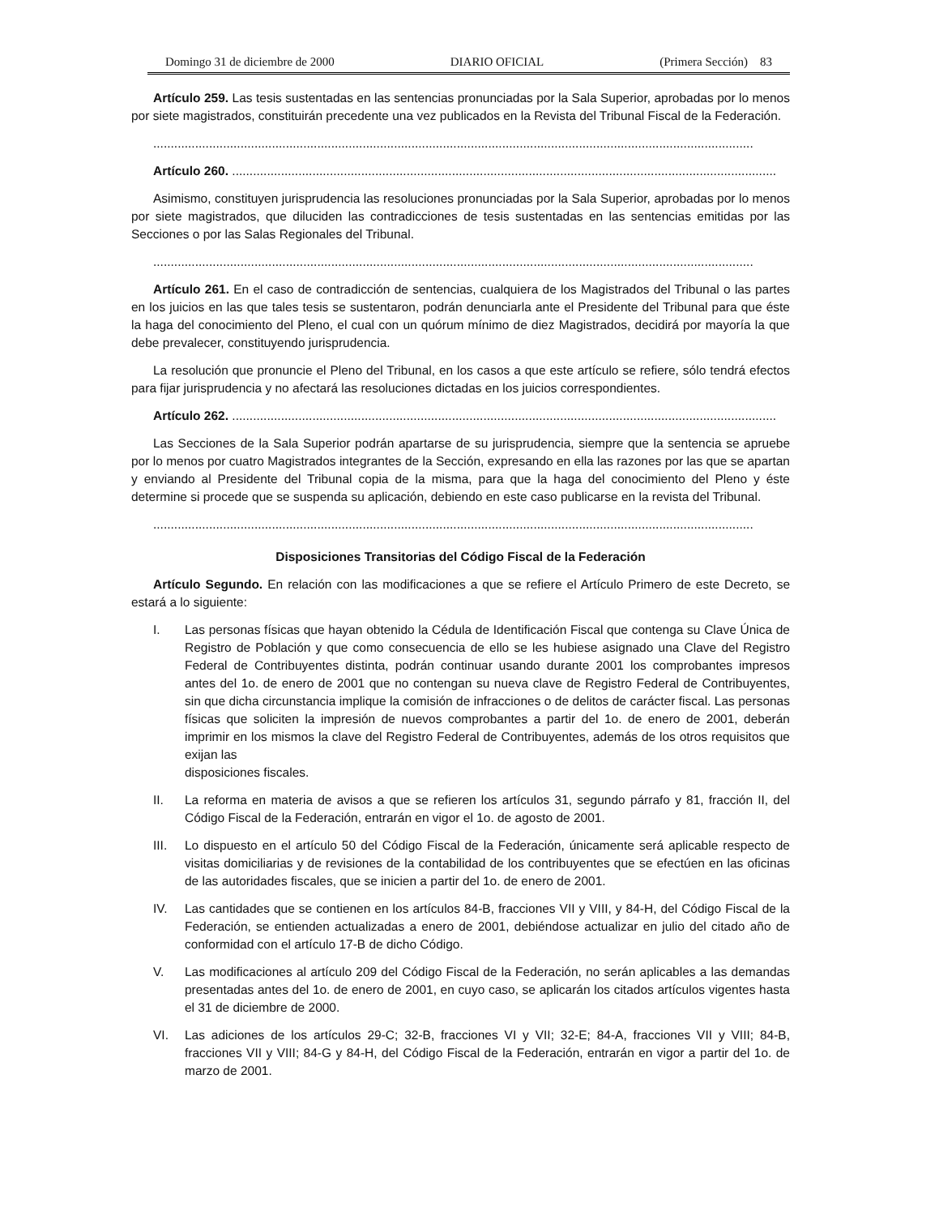Domingo 31 de diciembre de 2000 DIARIO OFICIAL (Primera Sección) 83
Artículo 259. Las tesis sustentadas en las sentencias pronunciadas por la Sala Superior, aprobadas por lo menos por siete magistrados, constituirán precedente una vez publicados en la Revista del Tribunal Fiscal de la Federación.
............................................................................................................................................................................
Artículo 260. ............................................................................................................................................................
Asimismo, constituyen jurisprudencia las resoluciones pronunciadas por la Sala Superior, aprobadas por lo menos por siete magistrados, que diluciden las contradicciones de tesis sustentadas en las sentencias emitidas por las Secciones o por las Salas Regionales del Tribunal.
............................................................................................................................................................................
Artículo 261. En el caso de contradicción de sentencias, cualquiera de los Magistrados del Tribunal o las partes en los juicios en las que tales tesis se sustentaron, podrán denunciarla ante el Presidente del Tribunal para que éste la haga del conocimiento del Pleno, el cual con un quórum mínimo de diez Magistrados, decidirá por mayoría la que debe prevalecer, constituyendo jurisprudencia.
La resolución que pronuncie el Pleno del Tribunal, en los casos a que este artículo se refiere, sólo tendrá efectos para fijar jurisprudencia y no afectará las resoluciones dictadas en los juicios correspondientes.
Artículo 262. ............................................................................................................................................................
Las Secciones de la Sala Superior podrán apartarse de su jurisprudencia, siempre que la sentencia se apruebe por lo menos por cuatro Magistrados integrantes de la Sección, expresando en ella las razones por las que se apartan y enviando al Presidente del Tribunal copia de la misma, para que la haga del conocimiento del Pleno y éste determine si procede que se suspenda su aplicación, debiendo en este caso publicarse en la revista del Tribunal.
............................................................................................................................................................................
Disposiciones Transitorias del Código Fiscal de la Federación
Artículo Segundo. En relación con las modificaciones a que se refiere el Artículo Primero de este Decreto, se estará a lo siguiente:
I. Las personas físicas que hayan obtenido la Cédula de Identificación Fiscal que contenga su Clave Única de Registro de Población y que como consecuencia de ello se les hubiese asignado una Clave del Registro Federal de Contribuyentes distinta, podrán continuar usando durante 2001 los comprobantes impresos antes del 1o. de enero de 2001 que no contengan su nueva clave de Registro Federal de Contribuyentes, sin que dicha circunstancia implique la comisión de infracciones o de delitos de carácter fiscal. Las personas físicas que soliciten la impresión de nuevos comprobantes a partir del 1o. de enero de 2001, deberán imprimir en los mismos la clave del Registro Federal de Contribuyentes, además de los otros requisitos que exijan las
disposiciones fiscales.
II. La reforma en materia de avisos a que se refieren los artículos 31, segundo párrafo y 81, fracción II, del Código Fiscal de la Federación, entrarán en vigor el 1o. de agosto de 2001.
III. Lo dispuesto en el artículo 50 del Código Fiscal de la Federación, únicamente será aplicable respecto de visitas domiciliarias y de revisiones de la contabilidad de los contribuyentes que se efectúen en las oficinas de las autoridades fiscales, que se inicien a partir del 1o. de enero de 2001.
IV. Las cantidades que se contienen en los artículos 84-B, fracciones VII y VIII, y 84-H, del Código Fiscal de la Federación, se entienden actualizadas a enero de 2001, debiéndose actualizar en julio del citado año de conformidad con el artículo 17-B de dicho Código.
V. Las modificaciones al artículo 209 del Código Fiscal de la Federación, no serán aplicables a las demandas presentadas antes del 1o. de enero de 2001, en cuyo caso, se aplicarán los citados artículos vigentes hasta el 31 de diciembre de 2000.
VI. Las adiciones de los artículos 29-C; 32-B, fracciones VI y VII; 32-E; 84-A, fracciones VII y VIII; 84-B, fracciones VII y VIII; 84-G y 84-H, del Código Fiscal de la Federación, entrarán en vigor a partir del 1o. de marzo de 2001.